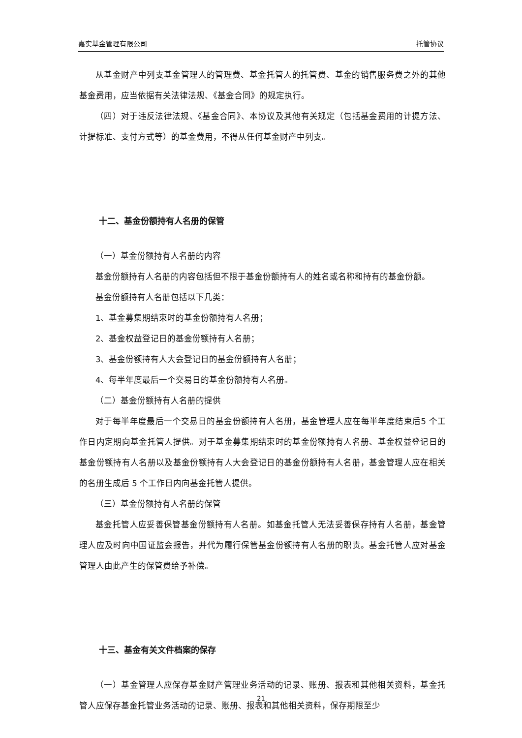嘉实基金管理有限公司 托管协议
从基金财产中列支基金管理人的管理费、基金托管人的托管费、基金的销售服务费之外的其他基金费用，应当依据有关法律法规、《基金合同》的规定执行。
（四）对于违反法律法规、《基金合同》、本协议及其他有关规定（包括基金费用的计提方法、计提标准、支付方式等）的基金费用，不得从任何基金财产中列支。
十二、基金份额持有人名册的保管
（一）基金份额持有人名册的内容
基金份额持有人名册的内容包括但不限于基金份额持有人的姓名或名称和持有的基金份额。
基金份额持有人名册包括以下几类：
1、基金募集期结束时的基金份额持有人名册；
2、基金权益登记日的基金份额持有人名册；
3、基金份额持有人大会登记日的基金份额持有人名册；
4、每半年度最后一个交易日的基金份额持有人名册。
（二）基金份额持有人名册的提供
对于每半年度最后一个交易日的基金份额持有人名册，基金管理人应在每半年度结束后5 个工作日内定期向基金托管人提供。对于基金募集期结束时的基金份额持有人名册、基金权益登记日的基金份额持有人名册以及基金份额持有人大会登记日的基金份额持有人名册，基金管理人应在相关的名册生成后 5 个工作日内向基金托管人提供。
（三）基金份额持有人名册的保管
基金托管人应妥善保管基金份额持有人名册。如基金托管人无法妥善保存持有人名册，基金管理人应及时向中国证监会报告，并代为履行保管基金份额持有人名册的职责。基金托管人应对基金管理人由此产生的保管费给予补偿。
十三、基金有关文件档案的保存
（一）基金管理人应保存基金财产管理业务活动的记录、账册、报表和其他相关资料，基金托管人应保存基金托管业务活动的记录、账册、报表和其他相关资料，保存期限至少
21